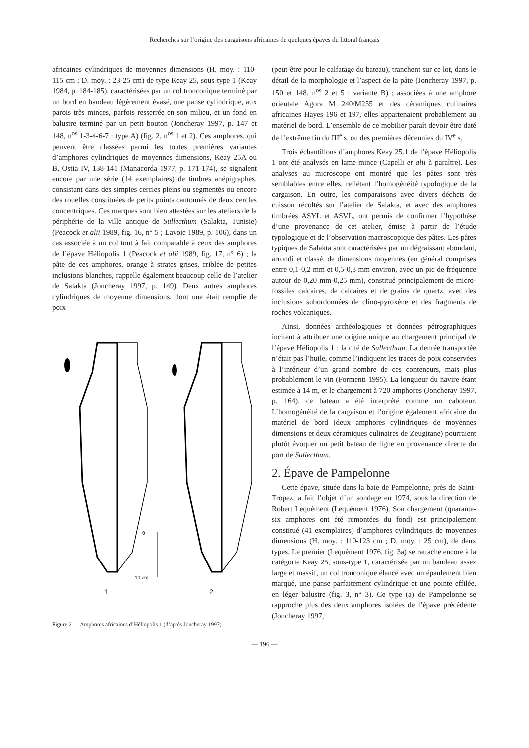Recherches sur l’origine des cargaisons africaines de quelques épaves du littoral français
africaines cylindriques de moyennes dimensions (H. moy. : 110-115 cm ; D. moy. : 23-25 cm) de type Keay 25, sous-type 1 (Keay 1984, p. 184-185), caractérisées par un col tronconique terminé par un bord en bandeau légèrement évasé, une panse cylindrique, aux parois très minces, parfois resserrée en son milieu, et un fond en balustre terminé par un petit bouton (Joncheray 1997, p. 147 et 148, n<sup>os</sup> 1-3-4-6-7 : type A) (fig. 2, n<sup>os</sup> 1 et 2). Ces amphores, qui peuvent être classées parmi les toutes premières variantes d’amphores cylindriques de moyennes dimensions, Keay 25A ou B, Ostia IV, 138-141 (Manacorda 1977, p. 171-174), se signalent encore par une série (14 exemplaires) de timbres anépigraphes, consistant dans des simples cercles pleins ou segmentés ou encore des rouelles constituées de petits points cantonnés de deux cercles concentriques. Ces marques sont bien attestées sur les ateliers de la périphérie de la ville antique de Sullecthum (Salakta, Tunisie) (Peacock et alii 1989, fig. 16, n° 5 ; Lavoie 1989, p. 106), dans un cas associée à un col tout à fait comparable à ceux des amphores de l’épave Héliopolis 1 (Peacock et alii 1989, fig. 17, n° 6) ; la pâte de ces amphores, orange à strates grises, criblée de petites inclusions blanches, rappelle également beaucoup celle de l’atelier de Salakta (Joncheray 1997, p. 149). Deux autres amphores cylindriques de moyenne dimensions, dont une était remplie de poix
0
10 cm
1
2
Figure 2 — Amphores africaines d’Héliopolis 1 (d’après Joncheray 1997).
(peut-être pour le calfatage du bateau), tranchent sur ce lot, dans le détail de la morphologie et l’aspect de la pâte (Joncheray 1997, p. 150 et 148, n<sup>os</sup> 2 et 5 : variante B) ; associées à une amphore orientale Agora M 240/M255 et des céramiques culinaires africaines Hayes 196 et 197, elles appartenaient probablement au matériel de bord. L’ensemble de ce mobilier paraît devoir être daté de l’extrême fin du III<sup>e</sup> s. ou des premières décennies du IV<sup>e</sup> s.
Trois échantillons d’amphores Keay 25.1 de l’épave Héliopolis 1 ont été analysés en lame-mince (Capelli et alii à paraître). Les analyses au microscope ont montré que les pâtes sont très semblables entre elles, reflétant l’homogénéité typologique de la cargaison. En outre, les comparaisons avec divers déchets de cuisson récoltés sur l’atelier de Salakta, et avec des amphores timbrées ASYL et ASVL, ont permis de confirmer l’hypothèse d’une provenance de cet atelier, émise à partir de l’étude typologique et de l’observation macroscopique des pâtes. Les pâtes typiques de Salakta sont caractérisées par un dégraissant abondant, arrondi et classé, de dimensions moyennes (en général comprises entre 0,1-0,2 mm et 0,5-0,8 mm environ, avec un pic de fréquence autour de 0,20 mm-0,25 mm), constitué principalement de micro-fossiles calcaires, de calcaires et de grains de quartz, avec des inclusions subordonnées de clino-pyroxène et des fragments de roches volcaniques.
Ainsi, données archéologiques et données pétrographiques incitent à attribuer une origine unique au chargement principal de l’épave Héliopolis 1 : la cité de Sullecthum. La denrée transportée n’était pas l’huile, comme l’indiquent les traces de poix conservées à l’intérieur d’un grand nombre de ces conteneurs, mais plus probablement le vin (Formenti 1995). La longueur du navire étant estimée à 14 m, et le chargement à 720 amphores (Joncheray 1997, p. 164), ce bateau a été interprété comme un caboteur. L’homogénéité de la cargaison et l’origine également africaine du matériel de bord (deux amphores cylindriques de moyennes dimensions et deux céramiques culinaires de Zeugitane) pourraient plutôt évoquer un petit bateau de ligne en provenance directe du port de Sullecthum.
2. Épave de Pampelonne
Cette épave, située dans la baie de Pampelonne, près de Saint-Tropez, a fait l’objet d’un sondage en 1974, sous la direction de Robert Lequément (Lequément 1976). Son chargement (quarante-six amphores ont été remontées du fond) est principalement constitué (41 exemplaires) d’amphores cylindriques de moyennes dimensions (H. moy. : 110-123 cm ; D. moy. : 25 cm), de deux types. Le premier (Lequément 1976, fig. 3a) se rattache encore à la catégorie Keay 25, sous-type 1, caractérisée par un bandeau assez large et massif, un col tronconique élancé avec un épaulement bien marqué, une panse parfaitement cylindrique et une pointe effilée, en léger balustre (fig. 3, n° 3). Ce type (a) de Pampelonne se rapproche plus des deux amphores isolées de l’épave précédente (Joncheray 1997,
— 196 —